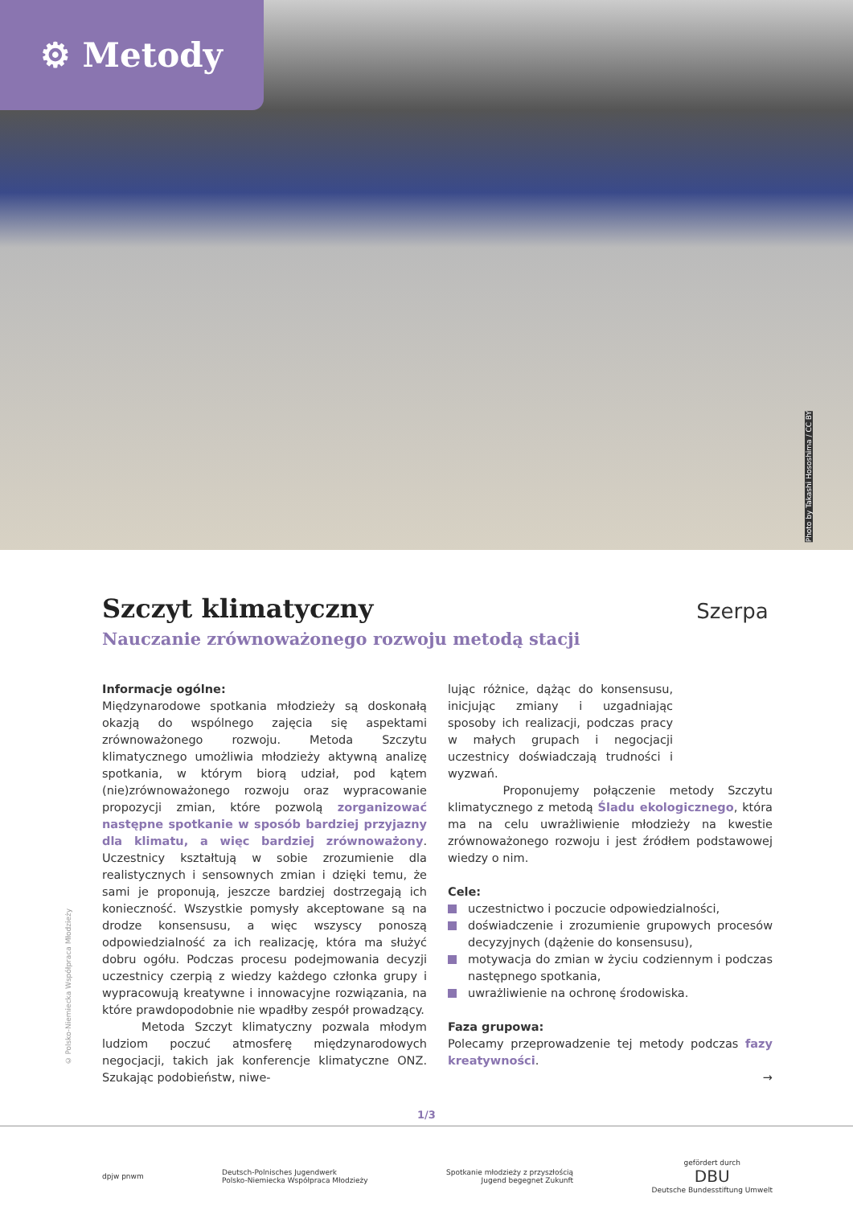⚙ Metody
Photo by Takashi Hososhima / CC BY
Szczyt klimatyczny
Nauczanie zrównoważonego rozwoju metodą stacji
Szerpa
Informacje ogólne:
Międzynarodowe spotkania młodzieży są doskonałą okazją do wspólnego zajęcia się aspektami zrównoważonego rozwoju. Metoda Szczytu klimatycznego umożliwia młodzieży aktywną analizę spotkania, w którym biorą udział, pod kątem (nie)zrównoważonego rozwoju oraz wypracowanie propozycji zmian, które pozwolą zorganizować następne spotkanie w sposób bardziej przyjazny dla klimatu, a więc bardziej zrównoważony. Uczestnicy kształtują w sobie zrozumienie dla realistycznych i sensownych zmian i dzięki temu, że sami je proponują, jeszcze bardziej dostrzegają ich konieczność. Wszystkie pomysły akceptowane są na drodze konsensusu, a więc wszyscy ponoszą odpowiedzialność za ich realizację, która ma służyć dobru ogółu. Podczas procesu podejmowania decyzji uczestnicy czerpią z wiedzy każdego członka grupy i wypracowują kreatywne i innowacyjne rozwiązania, na które prawdopodobnie nie wpadłby zespół prowadzący.
Metoda Szczyt klimatyczny pozwala młodym ludziom poczuć atmosferę międzynarodowych negocjacji, takich jak konferencje klimatyczne ONZ. Szukając podobieństw, niwe-
lując różnice, dążąc do konsensusu, inicjując zmiany i uzgadniając sposoby ich realizacji, podczas pracy w małych grupach i negocjacji uczestnicy doświadczają trudności i wyzwań.
Proponujemy połączenie metody Szczytu klimatycznego z metodą Śladu ekologicznego, która ma na celu uwrażliwienie młodzieży na kwestie zrównoważonego rozwoju i jest źródłem podstawowej wiedzy o nim.
Cele:
uczestnictwo i poczucie odpowiedzialności,
doświadczenie i zrozumienie grupowych procesów decyzyjnych (dążenie do konsensusu),
motywacja do zmian w życiu codziennym i podczas następnego spotkania,
uwrażliwienie na ochronę środowiska.
Faza grupowa:
Polecamy przeprowadzenie tej metody podczas fazy kreatywności.
→
© Polsko-Niemiecka Współpraca Młodzieży
1/3
dpjw pnwm
Deutsch-Polnisches Jugendwerk
Polsko-Niemiecka Współpraca Młodzieży
Spotkanie młodzieży z przyszłością
Jugend begegnet Zukunft
gefördert durch
DBU
Deutsche Bundesstiftung Umwelt